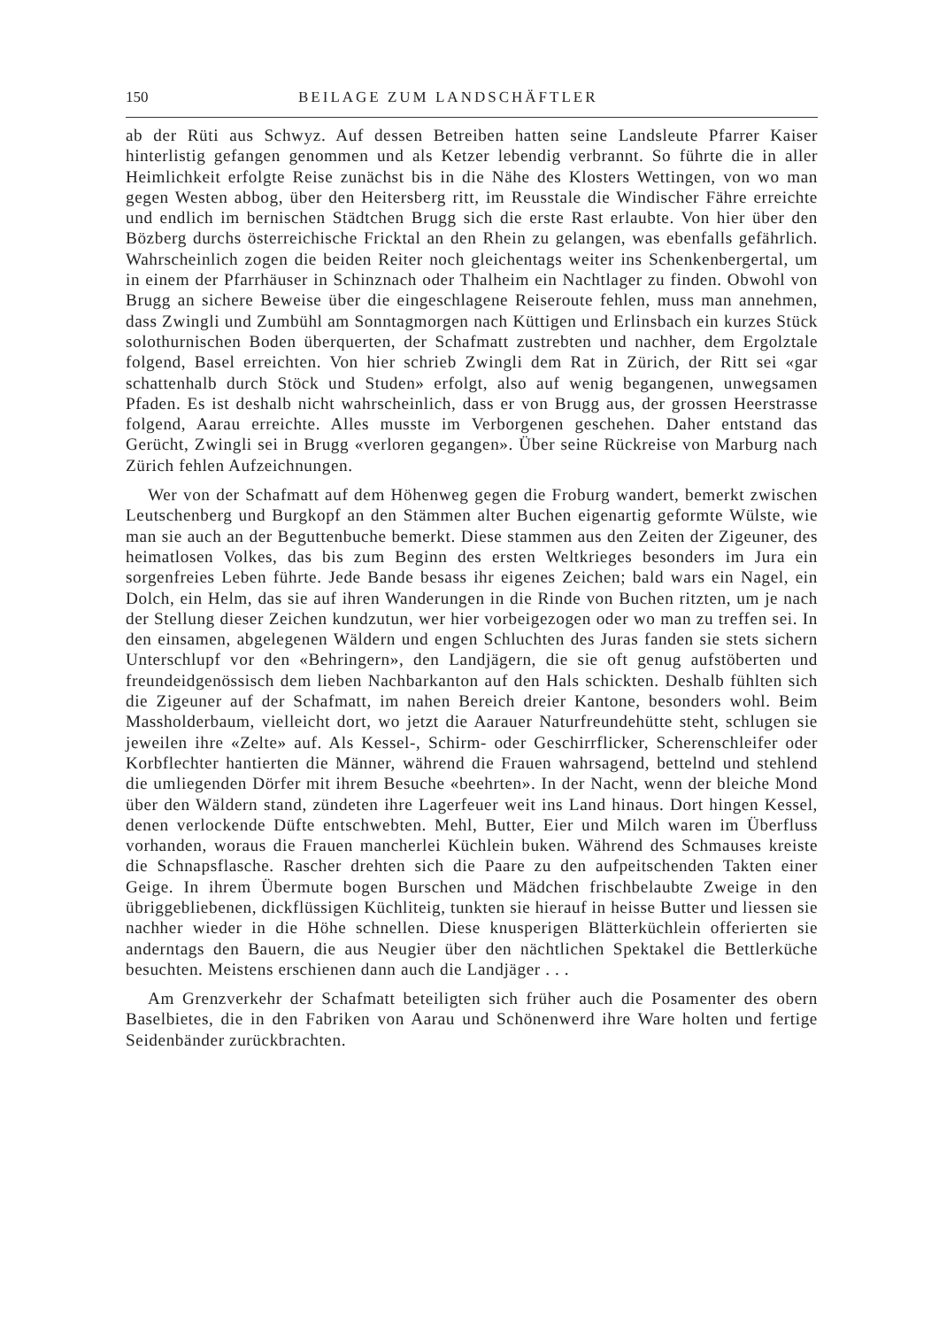150 BEILAGE ZUM LANDSCHÄFTLER
ab der Rüti aus Schwyz. Auf dessen Betreiben hatten seine Landsleute Pfarrer Kaiser hinterlistig gefangen genommen und als Ketzer lebendig verbrannt. So führte die in aller Heimlichkeit erfolgte Reise zunächst bis in die Nähe des Klosters Wettingen, von wo man gegen Westen abbog, über den Heitersberg ritt, im Reusstale die Windischer Fähre erreichte und endlich im bernischen Städtchen Brugg sich die erste Rast erlaubte. Von hier über den Bözberg durchs österreichische Fricktal an den Rhein zu gelangen, was ebenfalls gefährlich. Wahrscheinlich zogen die beiden Reiter noch gleichentags weiter ins Schenkenbergertal, um in einem der Pfarrhäuser in Schinznach oder Thalheim ein Nachtlager zu finden. Obwohl von Brugg an sichere Beweise über die eingeschlagene Reiseroute fehlen, muss man annehmen, dass Zwingli und Zumbühl am Sonntagmorgen nach Küttigen und Erlinsbach ein kurzes Stück solothurnischen Boden überquerten, der Schafmatt zustrebten und nachher, dem Ergolztale folgend, Basel erreichten. Von hier schrieb Zwingli dem Rat in Zürich, der Ritt sei «gar schattenhalb durch Stöck und Studen» erfolgt, also auf wenig begangenen, unwegsamen Pfaden. Es ist deshalb nicht wahrscheinlich, dass er von Brugg aus, der grossen Heerstrasse folgend, Aarau erreichte. Alles musste im Verborgenen geschehen. Daher entstand das Gerücht, Zwingli sei in Brugg «verloren gegangen». Über seine Rückreise von Marburg nach Zürich fehlen Aufzeichnungen.
Wer von der Schafmatt auf dem Höhenweg gegen die Froburg wandert, bemerkt zwischen Leutschenberg und Burgkopf an den Stämmen alter Buchen eigenartig geformte Wülste, wie man sie auch an der Beguttenbuche bemerkt. Diese stammen aus den Zeiten der Zigeuner, des heimatlosen Volkes, das bis zum Beginn des ersten Weltkrieges besonders im Jura ein sorgenfreies Leben führte. Jede Bande besass ihr eigenes Zeichen; bald wars ein Nagel, ein Dolch, ein Helm, das sie auf ihren Wanderungen in die Rinde von Buchen ritzten, um je nach der Stellung dieser Zeichen kundzutun, wer hier vorbeigezogen oder wo man zu treffen sei. In den einsamen, abgelegenen Wäldern und engen Schluchten des Juras fanden sie stets sichern Unterschlupf vor den «Behringern», den Landjägern, die sie oft genug aufstöberten und freundeidgenössisch dem lieben Nachbarkanton auf den Hals schickten. Deshalb fühlten sich die Zigeuner auf der Schafmatt, im nahen Bereich dreier Kantone, besonders wohl. Beim Massholderbaum, vielleicht dort, wo jetzt die Aarauer Naturfreundehütte steht, schlugen sie jeweilen ihre «Zelte» auf. Als Kessel-, Schirm- oder Geschirrflicker, Scherenschleifer oder Korbflechter hantierten die Männer, während die Frauen wahrsagend, bettelnd und stehlend die umliegenden Dörfer mit ihrem Besuche «beehrten». In der Nacht, wenn der bleiche Mond über den Wäldern stand, zündeten ihre Lagerfeuer weit ins Land hinaus. Dort hingen Kessel, denen verlockende Düfte entschwebten. Mehl, Butter, Eier und Milch waren im Überfluss vorhanden, woraus die Frauen mancherlei Küchlein buken. Während des Schmauses kreiste die Schnapsflasche. Rascher drehten sich die Paare zu den aufpeitschenden Takten einer Geige. In ihrem Übermute bogen Burschen und Mädchen frischbelaubte Zweige in den übriggebliebenen, dickflüssigen Küchliteig, tunkten sie hierauf in heisse Butter und liessen sie nachher wieder in die Höhe schnellen. Diese knusperigen Blätterküchlein offerierten sie anderntags den Bauern, die aus Neugier über den nächtlichen Spektakel die Bettlerküche besuchten. Meistens erschienen dann auch die Landjäger . . .
Am Grenzverkehr der Schafmatt beteiligten sich früher auch die Posamenter des obern Baselbietes, die in den Fabriken von Aarau und Schönenwerd ihre Ware holten und fertige Seidenbänder zurückbrachten.